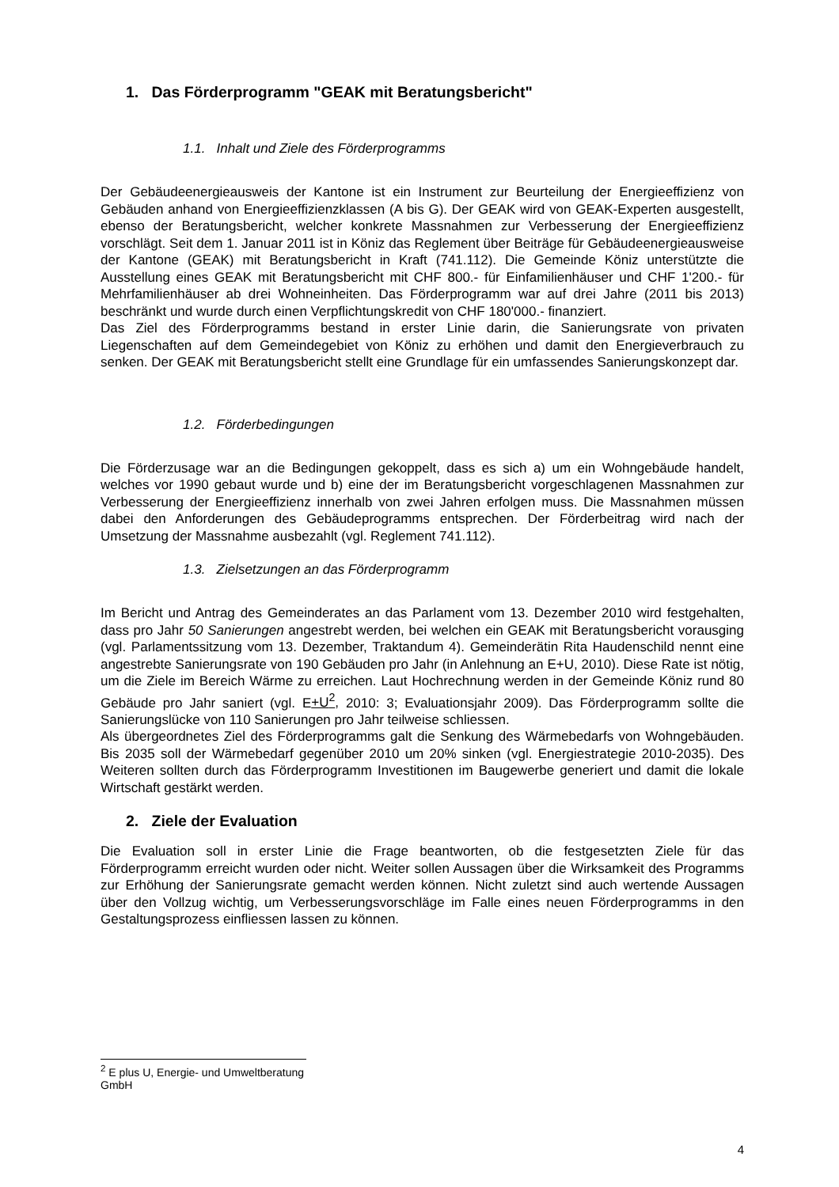1. Das Förderprogramm "GEAK mit Beratungsbericht"
1.1. Inhalt und Ziele des Förderprogramms
Der Gebäudeenergieausweis der Kantone ist ein Instrument zur Beurteilung der Energieeffizienz von Gebäuden anhand von Energieeffizienzklassen (A bis G). Der GEAK wird von GEAK-Experten ausgestellt, ebenso der Beratungsbericht, welcher konkrete Massnahmen zur Verbesserung der Energieeffizienz vorschlägt. Seit dem 1. Januar 2011 ist in Köniz das Reglement über Beiträge für Gebäudeenergieausweise der Kantone (GEAK) mit Beratungsbericht in Kraft (741.112). Die Gemeinde Köniz unterstützte die Ausstellung eines GEAK mit Beratungsbericht mit CHF 800.- für Einfamilienhäuser und CHF 1'200.- für Mehrfamilienhäuser ab drei Wohneinheiten. Das Förderprogramm war auf drei Jahre (2011 bis 2013) beschränkt und wurde durch einen Verpflichtungskredit von CHF 180'000.- finanziert.
Das Ziel des Förderprogramms bestand in erster Linie darin, die Sanierungsrate von privaten Liegenschaften auf dem Gemeindegebiet von Köniz zu erhöhen und damit den Energieverbrauch zu senken. Der GEAK mit Beratungsbericht stellt eine Grundlage für ein umfassendes Sanierungskonzept dar.
1.2. Förderbedingungen
Die Förderzusage war an die Bedingungen gekoppelt, dass es sich a) um ein Wohngebäude handelt, welches vor 1990 gebaut wurde und b) eine der im Beratungsbericht vorgeschlagenen Massnahmen zur Verbesserung der Energieeffizienz innerhalb von zwei Jahren erfolgen muss. Die Massnahmen müssen dabei den Anforderungen des Gebäudeprogramms entsprechen. Der Förderbeitrag wird nach der Umsetzung der Massnahme ausbezahlt (vgl. Reglement 741.112).
1.3. Zielsetzungen an das Förderprogramm
Im Bericht und Antrag des Gemeinderates an das Parlament vom 13. Dezember 2010 wird festgehalten, dass pro Jahr 50 Sanierungen angestrebt werden, bei welchen ein GEAK mit Beratungsbericht vorausging (vgl. Parlamentssitzung vom 13. Dezember, Traktandum 4). Gemeinderätin Rita Haudenschild nennt eine angestrebte Sanierungsrate von 190 Gebäuden pro Jahr (in Anlehnung an E+U, 2010). Diese Rate ist nötig, um die Ziele im Bereich Wärme zu erreichen. Laut Hochrechnung werden in der Gemeinde Köniz rund 80 Gebäude pro Jahr saniert (vgl. E+U<sup>2</sup>, 2010: 3; Evaluationsjahr 2009). Das Förderprogramm sollte die Sanierungslücke von 110 Sanierungen pro Jahr teilweise schliessen.
Als übergeordnetes Ziel des Förderprogramms galt die Senkung des Wärmebedarfs von Wohngebäuden. Bis 2035 soll der Wärmebedarf gegenüber 2010 um 20% sinken (vgl. Energiestrategie 2010-2035). Des Weiteren sollten durch das Förderprogramm Investitionen im Baugewerbe generiert und damit die lokale Wirtschaft gestärkt werden.
2. Ziele der Evaluation
Die Evaluation soll in erster Linie die Frage beantworten, ob die festgesetzten Ziele für das Förderprogramm erreicht wurden oder nicht. Weiter sollen Aussagen über die Wirksamkeit des Programms zur Erhöhung der Sanierungsrate gemacht werden können. Nicht zuletzt sind auch wertende Aussagen über den Vollzug wichtig, um Verbesserungsvorschläge im Falle eines neuen Förderprogramms in den Gestaltungsprozess einfliessen lassen zu können.
<sup>2</sup> E plus U, Energie- und Umweltberatung GmbH
4